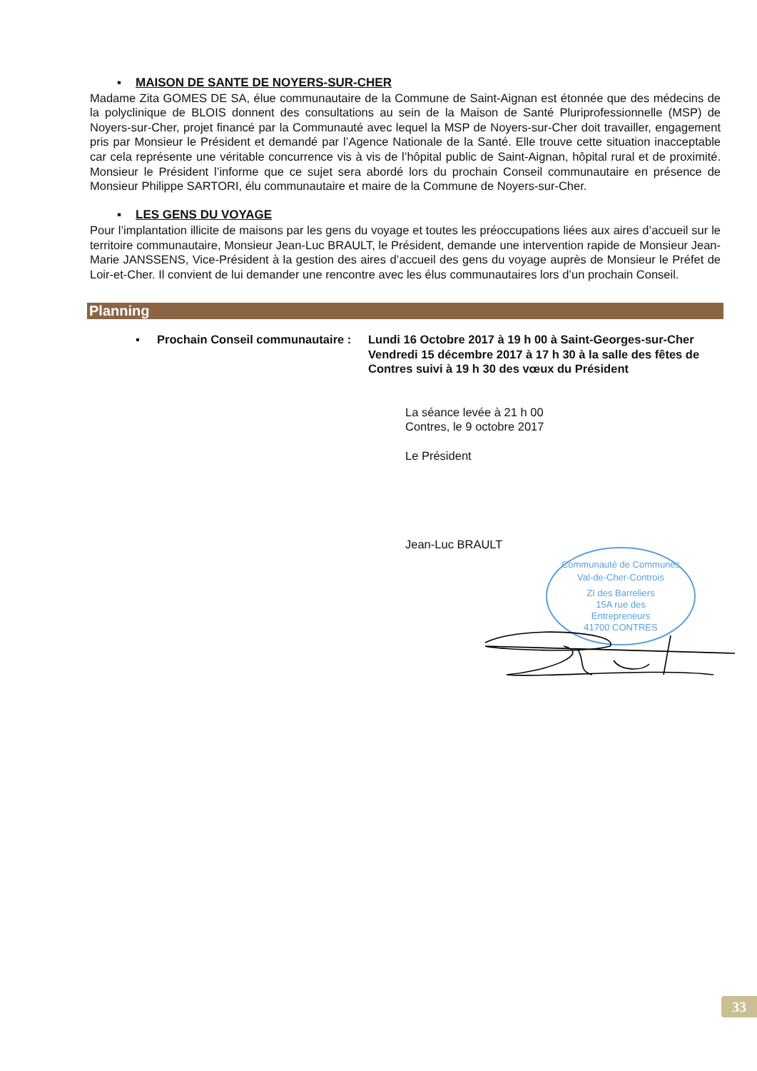▪ MAISON DE SANTE DE NOYERS-SUR-CHER
Madame Zita GOMES DE SA, élue communautaire de la Commune de Saint-Aignan est étonnée que des médecins de la polyclinique de BLOIS donnent des consultations au sein de la Maison de Santé Pluriprofessionnelle (MSP) de Noyers-sur-Cher, projet financé par la Communauté avec lequel la MSP de Noyers-sur-Cher doit travailler, engagement pris par Monsieur le Président et demandé par l’Agence Nationale de la Santé. Elle trouve cette situation inacceptable car cela représente une véritable concurrence vis à vis de l’hôpital public de Saint-Aignan, hôpital rural et de proximité. Monsieur le Président l’informe que ce sujet sera abordé lors du prochain Conseil communautaire en présence de Monsieur Philippe SARTORI, élu communautaire et maire de la Commune de Noyers-sur-Cher.
▪ LES GENS DU VOYAGE
Pour l’implantation illicite de maisons par les gens du voyage et toutes les préoccupations liées aux aires d’accueil sur le territoire communautaire, Monsieur Jean-Luc BRAULT, le Président, demande une intervention rapide de Monsieur Jean-Marie JANSSENS, Vice-Président à la gestion des aires d’accueil des gens du voyage auprès de Monsieur le Préfet de Loir-et-Cher. Il convient de lui demander une rencontre avec les élus communautaires lors d’un prochain Conseil.
Planning
▪ Prochain Conseil communautaire :
Lundi 16 Octobre 2017 à 19 h 00 à Saint-Georges-sur-Cher
Vendredi 15 décembre 2017 à 17 h 30 à la salle des fêtes de Contres suivi à 19 h 30 des vœux du Président
La séance levée à 21 h 00
Contres, le 9 octobre 2017
Le Président
Jean-Luc BRAULT
Communauté de Communes
Val-de-Cher-Controis
ZI des Barreliers
15A rue des
Entrepreneurs
41700 CONTRES
33